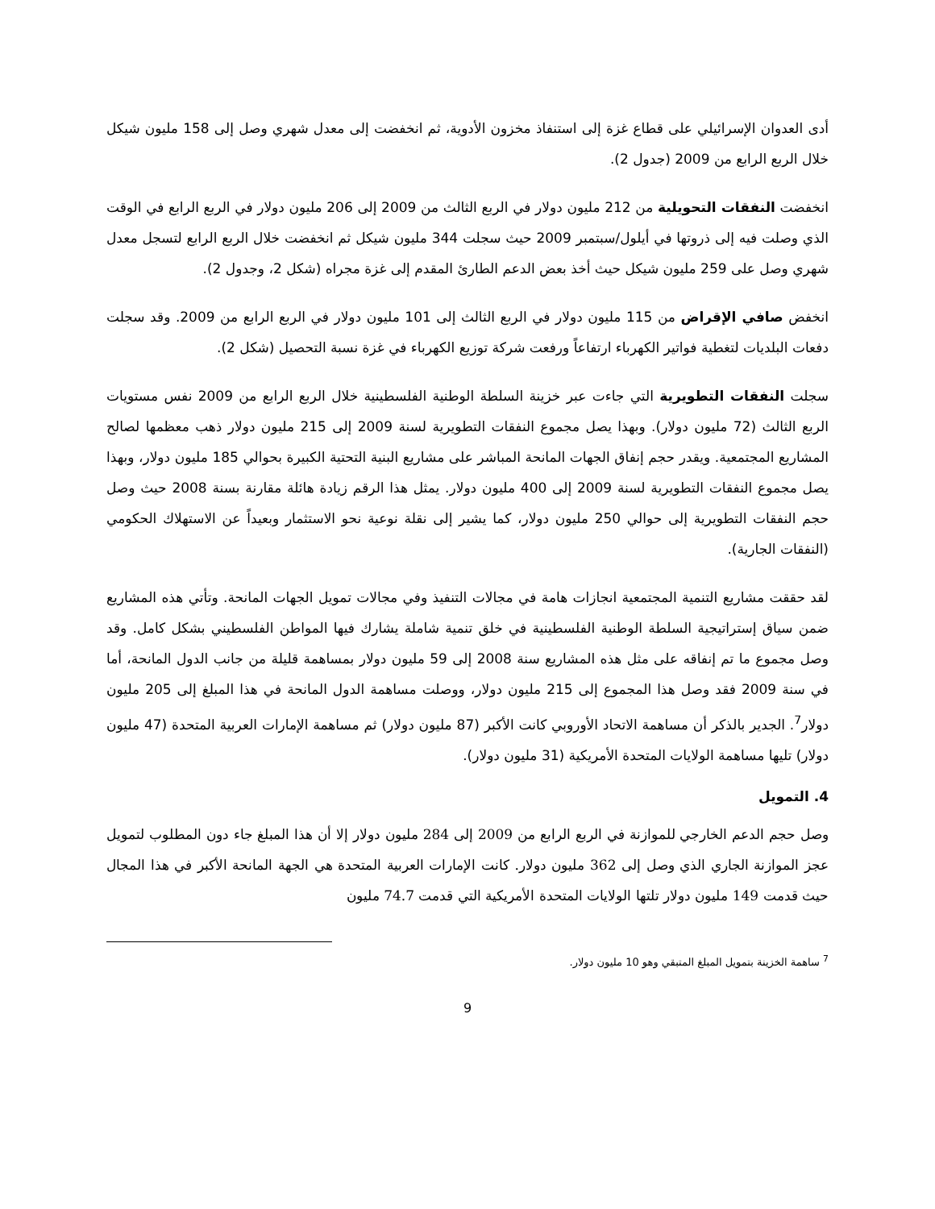أدى العدوان الإسرائيلي على قطاع غزة إلى استنفاذ مخزون الأدوية، ثم انخفضت إلى معدل شهري وصل إلى 158 مليون شيكل خلال الربع الرابع من 2009 (جدول 2).
انخفضت النفقات التحويلية من 212 مليون دولار في الربع الثالث من 2009 إلى 206 مليون دولار في الربع الرابع في الوقت الذي وصلت فيه إلى ذروتها في أيلول/سبتمبر 2009 حيث سجلت 344 مليون شيكل ثم انخفضت خلال الربع الرابع لتسجل معدل شهري وصل على 259 مليون شيكل حيث أخذ بعض الدعم الطارئ المقدم إلى غزة مجراه (شكل 2، وجدول 2).
انخفض صافي الإقراض من 115 مليون دولار في الربع الثالث إلى 101 مليون دولار في الربع الرابع من 2009. وقد سجلت دفعات البلديات لتغطية فواتير الكهرباء ارتفاعاً ورفعت شركة توزيع الكهرباء في غزة نسبة التحصيل (شكل 2).
سجلت النفقات التطويرية التي جاءت عبر خزينة السلطة الوطنية الفلسطينية خلال الربع الرابع من 2009 نفس مستويات الربع الثالث (72 مليون دولار). وبهذا يصل مجموع النفقات التطويرية لسنة 2009 إلى 215 مليون دولار ذهب معظمها لصالح المشاريع المجتمعية. ويقدر حجم إنفاق الجهات المانحة المباشر على مشاريع البنية التحتية الكبيرة بحوالي 185 مليون دولار، وبهذا يصل مجموع النفقات التطويرية لسنة 2009 إلى 400 مليون دولار. يمثل هذا الرقم زيادة هائلة مقارنة بسنة 2008 حيث وصل حجم النفقات التطويرية إلى حوالي 250 مليون دولار، كما يشير إلى نقلة نوعية نحو الاستثمار وبعيداً عن الاستهلاك الحكومي (النفقات الجارية).
لقد حققت مشاريع التنمية المجتمعية انجازات هامة في مجالات التنفيذ وفي مجالات تمويل الجهات المانحة. وتأتي هذه المشاريع ضمن سياق إستراتيجية السلطة الوطنية الفلسطينية في خلق تنمية شاملة يشارك فيها المواطن الفلسطيني بشكل كامل. وقد وصل مجموع ما تم إنفاقه على مثل هذه المشاريع سنة 2008 إلى 59 مليون دولار بمساهمة قليلة من جانب الدول المانحة، أما في سنة 2009 فقد وصل هذا المجموع إلى 215 مليون دولار، ووصلت مساهمة الدول المانحة في هذا المبلغ إلى 205 مليون دولار<sup>7</sup>. الجدير بالذكر أن مساهمة الاتحاد الأوروبي كانت الأكبر (87 مليون دولار) ثم مساهمة الإمارات العربية المتحدة (47 مليون دولار) تليها مساهمة الولايات المتحدة الأمريكية (31 مليون دولار).
4. التمويل
وصل حجم الدعم الخارجي للموازنة في الربع الرابع من 2009 إلى 284 مليون دولار إلا أن هذا المبلغ جاء دون المطلوب لتمويل عجز الموازنة الجاري الذي وصل إلى 362 مليون دولار. كانت الإمارات العربية المتحدة هي الجهة المانحة الأكبر في هذا المجال حيث قدمت 149 مليون دولار تلتها الولايات المتحدة الأمريكية التي قدمت 74.7 مليون
<sup>7</sup> ساهمة الخزينة بتمويل المبلغ المتبقي وهو 10 مليون دولار.
9